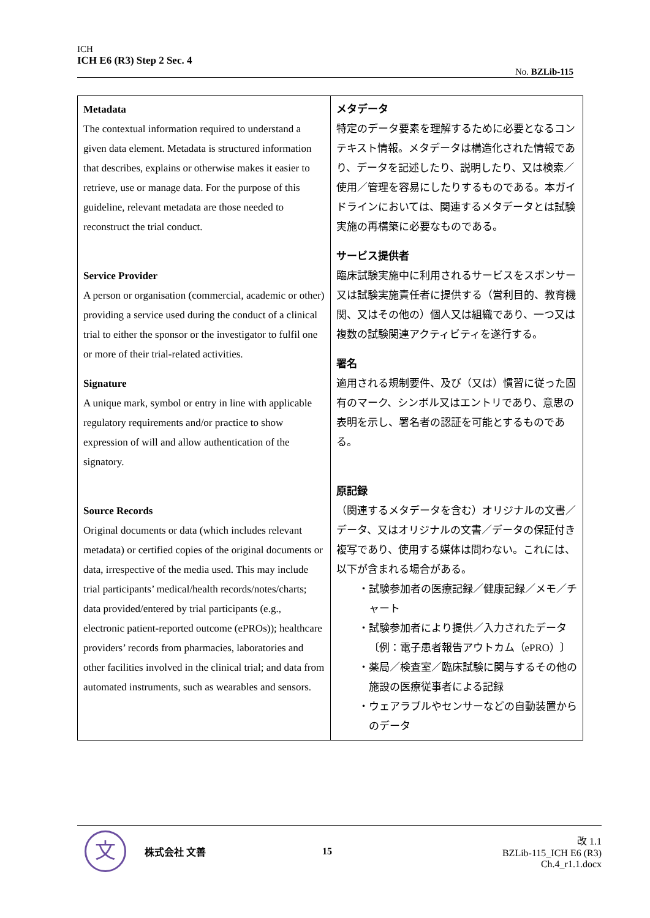ICH
ICH E6 (R3) Step 2 Sec. 4
No. BZLib-115
| Metadata The contextual information required to understand a given data element. Metadata is structured information that describes, explains or otherwise makes it easier to retrieve, use or manage data. For the purpose of this guideline, relevant metadata are those needed to reconstruct the trial conduct. Service Provider A person or organisation (commercial, academic or other) providing a service used during the conduct of a clinical trial to either the sponsor or the investigator to fulfil one or more of their trial-related activities. Signature A unique mark, symbol or entry in line with applicable regulatory requirements and/or practice to show expression of will and allow authentication of the signatory. Source Records Original documents or data (which includes relevant metadata) or certified copies of the original documents or data, irrespective of the media used. This may include trial participants’ medical/health records/notes/charts; data provided/entered by trial participants (e.g., electronic patient-reported outcome (ePROs)); healthcare providers’ records from pharmacies, laboratories and other facilities involved in the clinical trial; and data from automated instruments, such as wearables and sensors. | メタデータ 特定のデータ要素を理解するために必要となるコンテキスト情報。メタデータは構造化された情報であり、データを記述したり、説明したり、又は検索／使用／管理を容易にしたりするものである。本ガイドラインにおいては、関連するメタデータとは試験実施の再構築に必要なものである。 サービス提供者 臨床試験実施中に利用されるサービスをスポンサー又は試験実施責任者に提供する（営利目的、教育機関、又はその他の）個人又は組織であり、一つ又は複数の試験関連アクティビティを遂行する。 署名 適用される規制要件、及び（又は）慣習に従った固有のマーク、シンボル又はエントリであり、意思の表明を示し、署名者の認証を可能とするものである。 原記録 （関連するメタデータを含む）オリジナルの文書／データ、又はオリジナルの文書／データの保証付き複写であり、使用する媒体は問わない。これには、以下が含まれる場合がある。 ・試験参加者の医療記録／健康記録／メモ／チャート ・試験参加者により提供／入力されたデータ〔例：電子患者報告アウトカム（ePRO）〕 ・薬局／検査室／臨床試験に関与するその他の施設の医療従事者による記録 ・ウェアラブルやセンサーなどの自動装置からのデータ |
文
株式会社 文善 15
改 1.1
BZLib-115_ICH E6 (R3) Ch.4_r1.1.docx